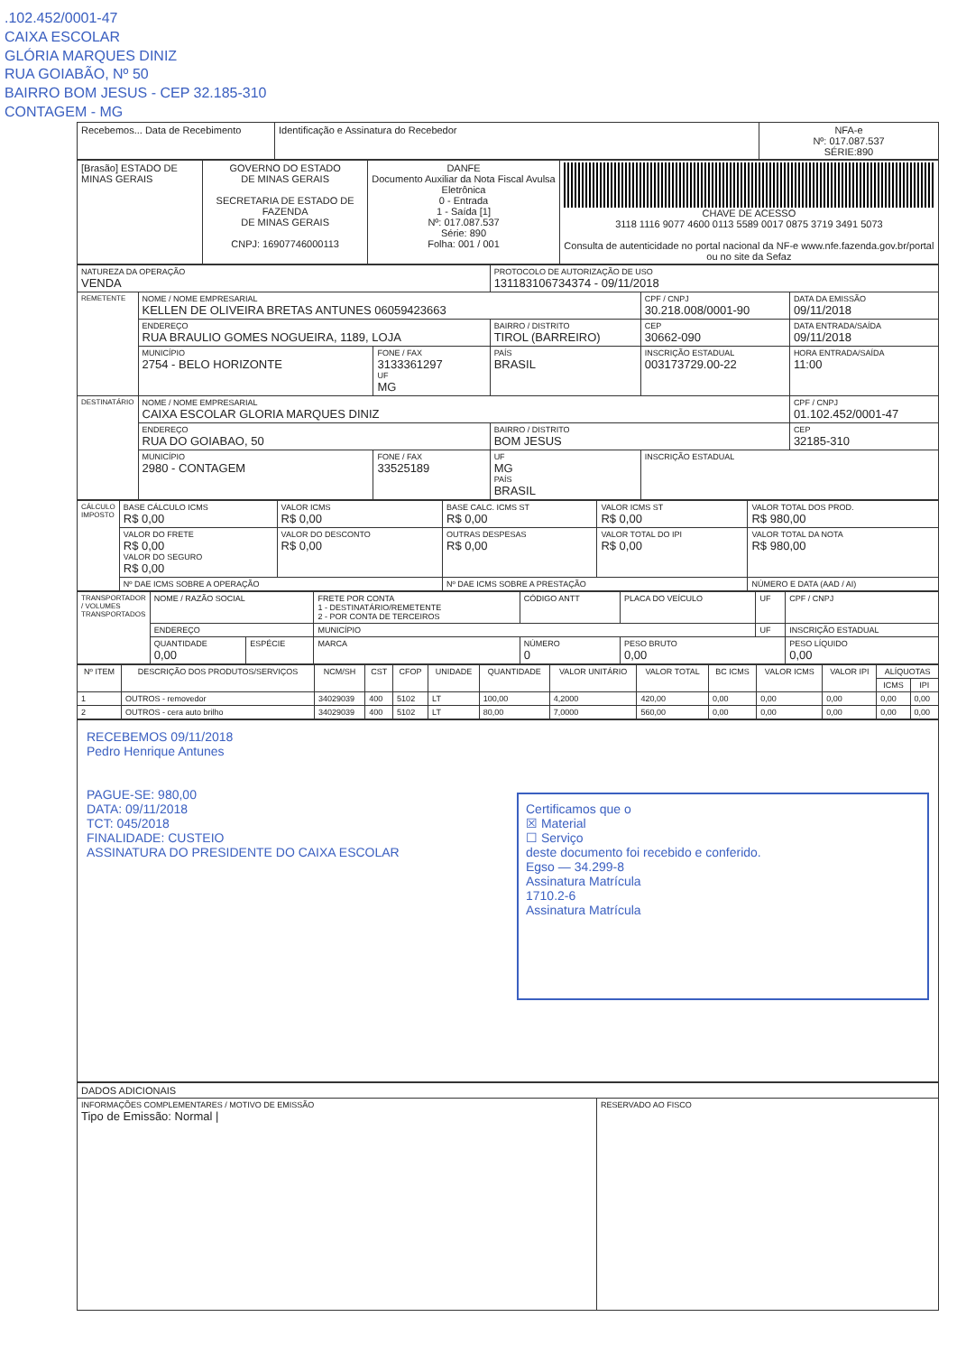.102.452/0001-47
CAIXA ESCOLAR
GLÓRIA MARQUES DINIZ
RUA GOIABÃO, Nº 50
BAIRRO BOM JESUS - CEP 32.185-310
CONTAGEM - MG
| Recebemos... Data de Recebimento | Identificação e Assinatura do Recebedor | NFA-e Nº: 017.087.537 SÉRIE:890 |
| [Brasão] ESTADO DE MINAS GERAIS | GOVERNO DO ESTADO DE MINAS GERAIS SECRETARIA DE ESTADO DE FAZENDA DE MINAS GERAIS CNPJ: 16907746000113 | DANFE Documento Auxiliar da Nota Fiscal Avulsa Eletrônica 0 - Entrada 1 - Saída [1] Nº: 017.087.537 Série: 890 Folha: 001 / 001 | CHAVE DE ACESSO 3118 1116 9077 4600 0113 5589 0017 0875 3719 3491 5073 Consulta de autenticidade no portal nacional da NF-e www.nfe.fazenda.gov.br/portal ou no site da Sefaz |
| NATUREZA DA OPERAÇÃO VENDA | | | PROTOCOLO DE AUTORIZAÇÃO DE USO 131183106734374 - 09/11/2018 | | |
| REMETENTE | NOME / NOME EMPRESARIAL KELLEN DE OLIVEIRA BRETAS ANTUNES 06059423663 | | | CPF / CNPJ 30.218.008/0001-90 | DATA DA EMISSÃO 09/11/2018 |
| | ENDEREÇO RUA BRAULIO GOMES NOGUEIRA, 1189, LOJA | | BAIRRO / DISTRITO TIROL (BARREIRO) | CEP 30662-090 | DATA ENTRADA/SAÍDA 09/11/2018 |
| | MUNICÍPIO 2754 - BELO HORIZONTE | FONE / FAX 3133361297 UF MG | PAÍS BRASIL | INSCRIÇÃO ESTADUAL 003173729.00-22 | HORA ENTRADA/SAÍDA 11:00 |
| DESTINATÁRIO | NOME / NOME EMPRESARIAL CAIXA ESCOLAR GLORIA MARQUES DINIZ | | | | CPF / CNPJ 01.102.452/0001-47 |
| | ENDEREÇO RUA DO GOIABAO, 50 | | BAIRRO / DISTRITO BOM JESUS | | CEP 32185-310 |
| | MUNICÍPIO 2980 - CONTAGEM | FONE / FAX 33525189 | UF MG PAÍS BRASIL | INSCRIÇÃO ESTADUAL | |
| CÁLCULO IMPOSTO | BASE CÁLCULO ICMS R$ 0,00 | VALOR ICMS R$ 0,00 | BASE CALC. ICMS ST R$ 0,00 | VALOR ICMS ST R$ 0,00 | VALOR TOTAL DOS PROD. R$ 980,00 |
| | VALOR DO FRETE R$ 0,00 VALOR DO SEGURO R$ 0,00 | VALOR DO DESCONTO R$ 0,00 | OUTRAS DESPESAS R$ 0,00 | VALOR TOTAL DO IPI R$ 0,00 | VALOR TOTAL DA NOTA R$ 980,00 |
| | Nº DAE ICMS SOBRE A OPERAÇÃO | | Nº DAE ICMS SOBRE A PRESTAÇÃO | | NÚMERO E DATA (AAD / AI) |
| TRANSPORTADOR / VOLUMES TRANSPORTADOS | NOME / RAZÃO SOCIAL | | FRETE POR CONTA 1 - DESTINATÁRIO/REMETENTE 2 - POR CONTA DE TERCEIROS | CÓDIGO ANTT | PLACA DO VEÍCULO | UF | CPF / CNPJ |
| | ENDEREÇO | | MUNICÍPIO | | | UF | INSCRIÇÃO ESTADUAL |
| | QUANTIDADE 0,00 | ESPÉCIE | MARCA | NÚMERO 0 | PESO BRUTO 0,00 | | PESO LÍQUIDO 0,00 |
| Nº ITEM | DESCRIÇÃO DOS PRODUTOS/SERVIÇOS | NCM/SH | CST | CFOP | UNIDADE | QUANTIDADE | VALOR UNITÁRIO | VALOR TOTAL | BC ICMS | VALOR ICMS | VALOR IPI | ALÍQUOTAS | |
| --- | --- | --- | --- | --- | --- | --- | --- | --- | --- | --- | --- | --- | --- |
| | | | | | | | | | | | | ICMS | IPI |
| 1 | OUTROS - removedor | 34029039 | 400 | 5102 | LT | 100,00 | 4,2000 | 420,00 | 0,00 | 0,00 | 0,00 | 0,00 | 0,00 |
| 2 | OUTROS - cera auto brilho | 34029039 | 400 | 5102 | LT | 80,00 | 7,0000 | 560,00 | 0,00 | 0,00 | 0,00 | 0,00 | 0,00 |
RECEBEMOS 09/11/2018
Pedro Henrique Antunes
PAGUE-SE: 980,00
DATA: 09/11/2018
TCT: 045/2018
FINALIDADE: CUSTEIO
ASSINATURA DO PRESIDENTE DO CAIXA ESCOLAR
Certificamos que o
☒ Material
☐ Serviço
deste documento foi recebido e conferido.
Egso — 34.299-8
Assinatura Matrícula
1710.2-6
Assinatura Matrícula
| DADOS ADICIONAIS | |
| INFORMAÇÕES COMPLEMENTARES / MOTIVO DE EMISSÃO Tipo de Emissão: Normal / | RESERVADO AO FISCO |